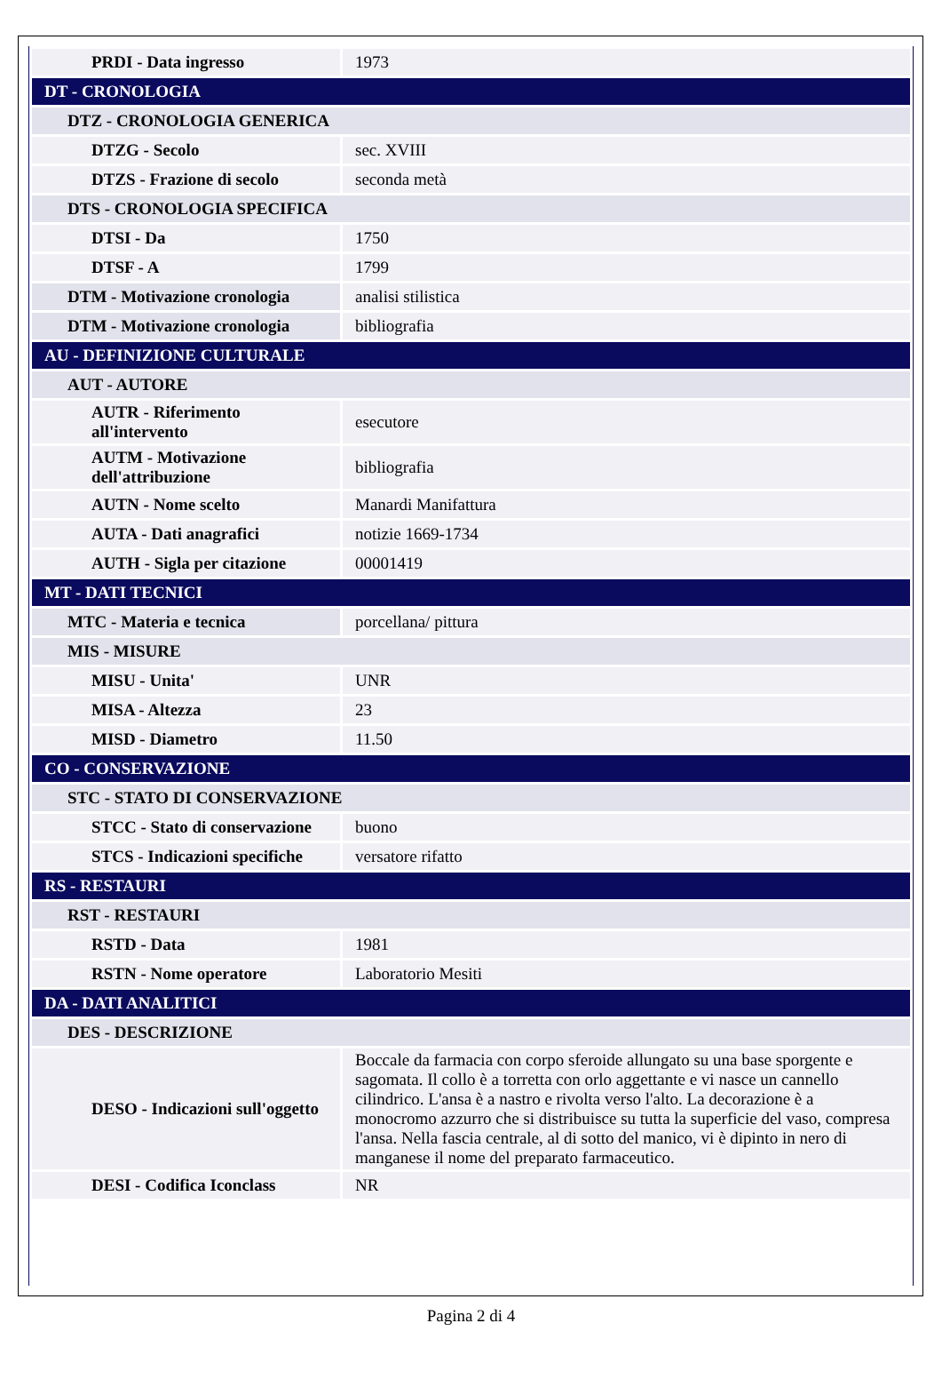| PRDI - Data ingresso | 1973 |
| DT - CRONOLOGIA | |
| DTZ - CRONOLOGIA GENERICA | |
| DTZG - Secolo | sec. XVIII |
| DTZS - Frazione di secolo | seconda metà |
| DTS - CRONOLOGIA SPECIFICA | |
| DTSI - Da | 1750 |
| DTSF - A | 1799 |
| DTM - Motivazione cronologia | analisi stilistica |
| DTM - Motivazione cronologia | bibliografia |
| AU - DEFINIZIONE CULTURALE | |
| AUT - AUTORE | |
| AUTR - Riferimento all'intervento | esecutore |
| AUTM - Motivazione dell'attribuzione | bibliografia |
| AUTN - Nome scelto | Manardi Manifattura |
| AUTA - Dati anagrafici | notizie 1669-1734 |
| AUTH - Sigla per citazione | 00001419 |
| MT - DATI TECNICI | |
| MTC - Materia e tecnica | porcellana/ pittura |
| MIS - MISURE | |
| MISU - Unita' | UNR |
| MISA - Altezza | 23 |
| MISD - Diametro | 11.50 |
| CO - CONSERVAZIONE | |
| STC - STATO DI CONSERVAZIONE | |
| STCC - Stato di conservazione | buono |
| STCS - Indicazioni specifiche | versatore rifatto |
| RS - RESTAURI | |
| RST - RESTAURI | |
| RSTD - Data | 1981 |
| RSTN - Nome operatore | Laboratorio Mesiti |
| DA - DATI ANALITICI | |
| DES - DESCRIZIONE | |
| DESO - Indicazioni sull'oggetto | Boccale da farmacia con corpo sferoide allungato su una base sporgente e sagomata. Il collo è a torretta con orlo aggettante e vi nasce un cannello cilindrico. L'ansa è a nastro e rivolta verso l'alto. La decorazione è a monocromo azzurro che si distribuisce su tutta la superficie del vaso, compresa l'ansa. Nella fascia centrale, al di sotto del manico, vi è dipinto in nero di manganese il nome del preparato farmaceutico. |
| DESI - Codifica Iconclass | NR |
Pagina 2 di 4